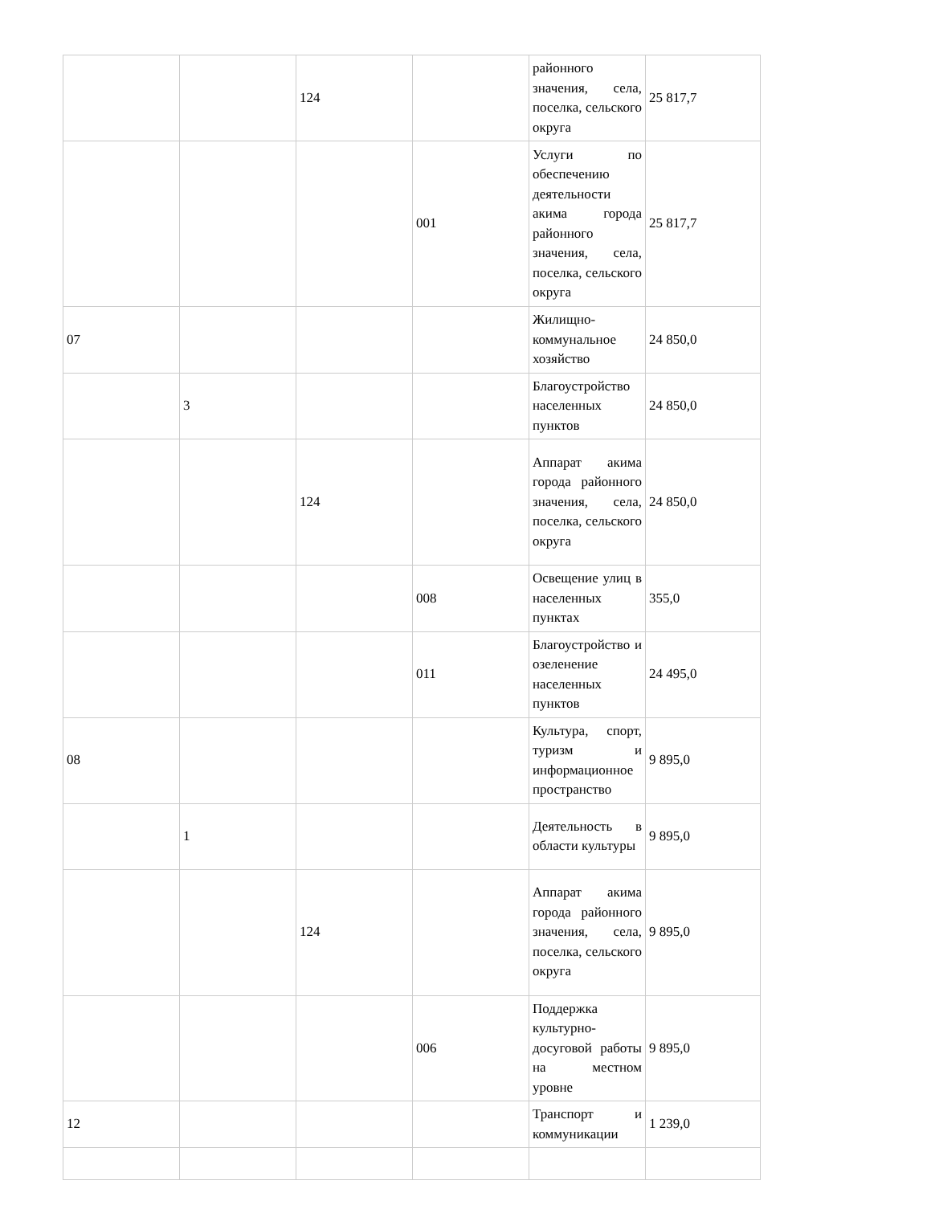| | | 124 | | районного значения, села, поселка, сельского округа | 25 817,7 |
| | | | 001 | Услуги по обеспечению деятельности акима города районного значения, села, поселка, сельского округа | 25 817,7 |
| 07 | | | | Жилищно-коммунальное хозяйство | 24 850,0 |
| | 3 | | | Благоустройство населенных пунктов | 24 850,0 |
| | | 124 | | Аппарат акима города районного значения, села, поселка, сельского округа | 24 850,0 |
| | | | 008 | Освещение улиц в населенных пунктах | 355,0 |
| | | | 011 | Благоустройство и озеленение населенных пунктов | 24 495,0 |
| 08 | | | | Культура, спорт, туризм и информационное пространство | 9 895,0 |
| | 1 | | | Деятельность в области культуры | 9 895,0 |
| | | 124 | | Аппарат акима города районного значения, села, поселка, сельского округа | 9 895,0 |
| | | | 006 | Поддержка культурно-досуговой работы на местном уровне | 9 895,0 |
| 12 | | | | Транспорт и коммуникации | 1 239,0 |